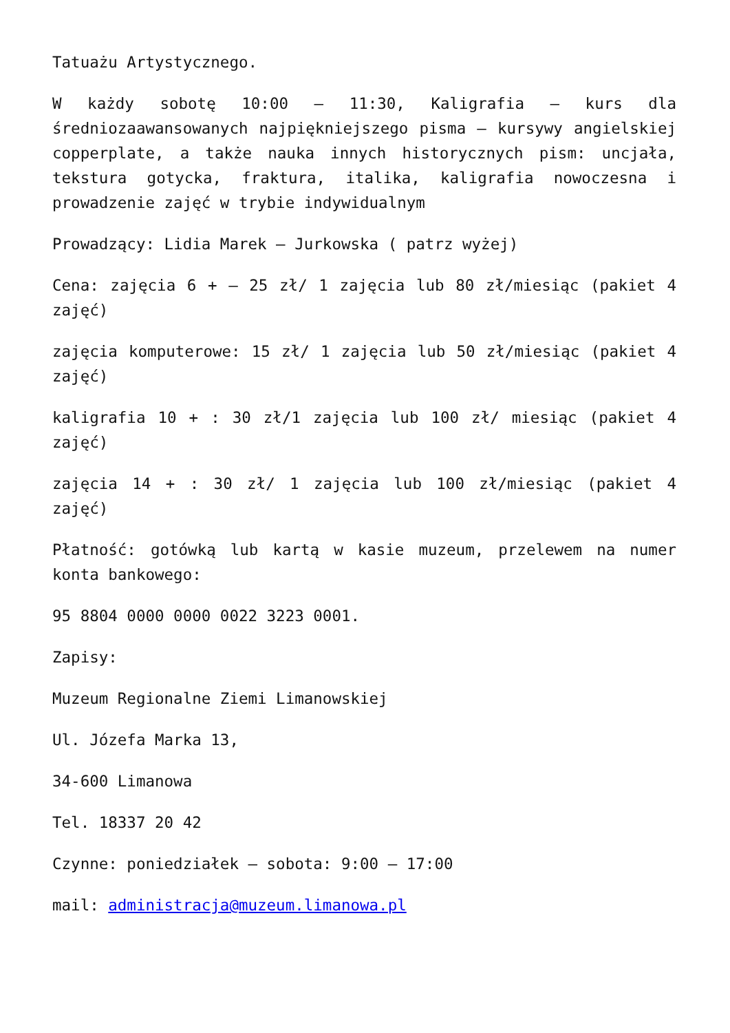Tatuażu Artystycznego.
W każdy sobotę 10:00 – 11:30, Kaligrafia – kurs dla średniozaawansowanych najpiękniejszego pisma – kursywy angielskiej copperplate, a także nauka innych historycznych pism: uncjała, tekstura gotycka, fraktura, italika, kaligrafia nowoczesna i prowadzenie zajęć w trybie indywidualnym
Prowadzący: Lidia Marek – Jurkowska ( patrz wyżej)
Cena: zajęcia 6 + – 25 zł/ 1 zajęcia lub 80 zł/miesiąc (pakiet 4 zajęć)
zajęcia komputerowe: 15 zł/ 1 zajęcia lub 50 zł/miesiąc (pakiet 4 zajęć)
kaligrafia 10 + : 30 zł/1 zajęcia lub 100 zł/ miesiąc (pakiet 4 zajęć)
zajęcia 14 + : 30 zł/ 1 zajęcia lub 100 zł/miesiąc (pakiet 4 zajęć)
Płatność: gotówką lub kartą w kasie muzeum, przelewem na numer konta bankowego:
95 8804 0000 0000 0022 3223 0001.
Zapisy:
Muzeum Regionalne Ziemi Limanowskiej
Ul. Józefa Marka 13,
34-600 Limanowa
Tel. 18337 20 42
Czynne: poniedziałek – sobota: 9:00 – 17:00
mail: administracja@muzeum.limanowa.pl